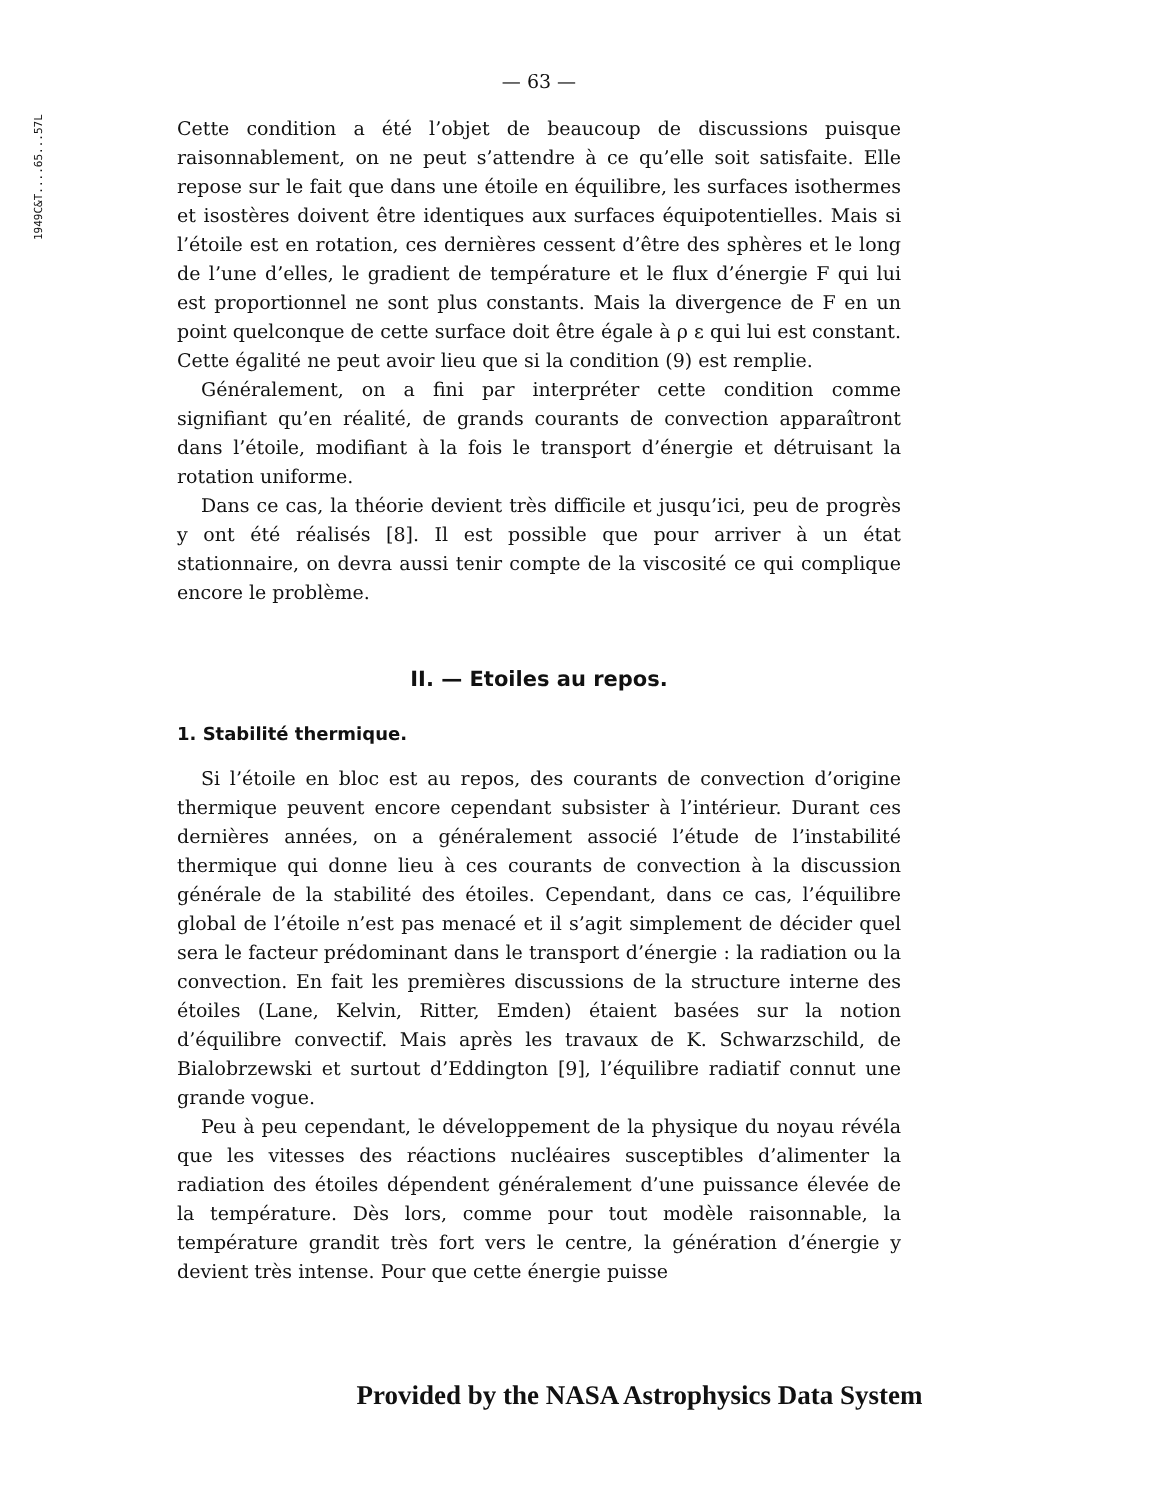1949C&T....65...57L
— 63 —
Cette condition a été l’objet de beaucoup de discussions puisque raisonnablement, on ne peut s’attendre à ce qu’elle soit satisfaite. Elle repose sur le fait que dans une étoile en équilibre, les surfaces isothermes et isostères doivent être identiques aux surfaces équipotentielles. Mais si l’étoile est en rotation, ces dernières cessent d’être des sphères et le long de l’une d’elles, le gradient de température et le flux d’énergie F qui lui est proportionnel ne sont plus constants. Mais la divergence de F en un point quelconque de cette surface doit être égale à ρ ε qui lui est constant. Cette égalité ne peut avoir lieu que si la condition (9) est remplie.
Généralement, on a fini par interpréter cette condition comme signifiant qu’en réalité, de grands courants de convection apparaîtront dans l’étoile, modifiant à la fois le transport d’énergie et détruisant la rotation uniforme.
Dans ce cas, la théorie devient très difficile et jusqu’ici, peu de progrès y ont été réalisés [8]. Il est possible que pour arriver à un état stationnaire, on devra aussi tenir compte de la viscosité ce qui complique encore le problème.
II. — Etoiles au repos.
1. Stabilité thermique.
Si l’étoile en bloc est au repos, des courants de convection d’origine thermique peuvent encore cependant subsister à l’intérieur. Durant ces dernières années, on a généralement associé l’étude de l’instabilité thermique qui donne lieu à ces courants de convection à la discussion générale de la stabilité des étoiles. Cependant, dans ce cas, l’équilibre global de l’étoile n’est pas menacé et il s’agit simplement de décider quel sera le facteur prédominant dans le transport d’énergie : la radiation ou la convection. En fait les premières discussions de la structure interne des étoiles (Lane, Kelvin, Ritter, Emden) étaient basées sur la notion d’équilibre convectif. Mais après les travaux de K. Schwarzschild, de Bialobrzewski et surtout d’Eddington [9], l’équilibre radiatif connut une grande vogue.
Peu à peu cependant, le développement de la physique du noyau révéla que les vitesses des réactions nucléaires susceptibles d’alimenter la radiation des étoiles dépendent généralement d’une puissance élevée de la température. Dès lors, comme pour tout modèle raisonnable, la température grandit très fort vers le centre, la génération d’énergie y devient très intense. Pour que cette énergie puisse
Provided by the NASA Astrophysics Data System